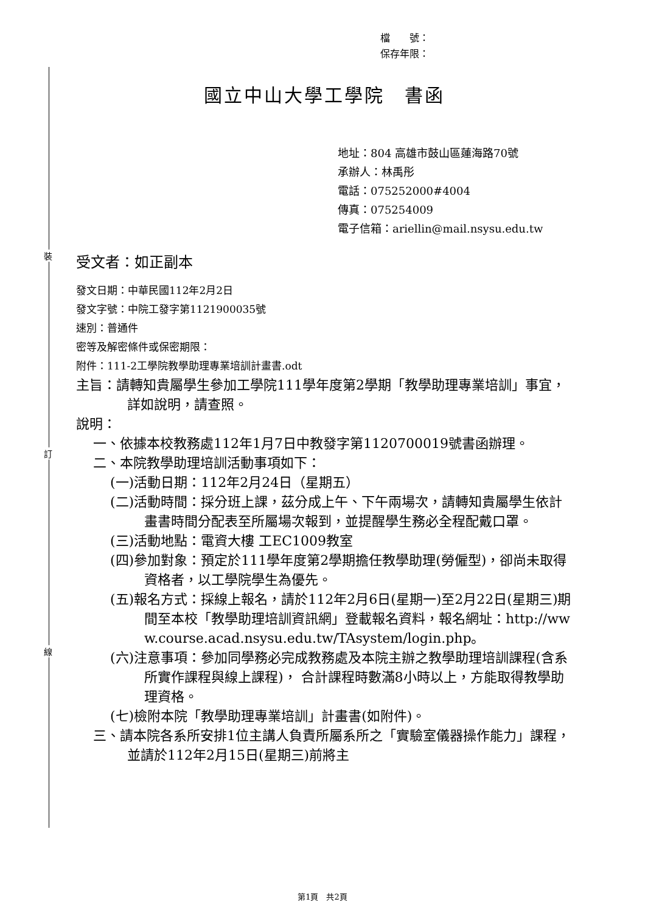裝
訂
線
檔　　號：
保存年限：
國立中山大學工學院　書函
地址：804 高雄市鼓山區蓮海路70號
承辦人：林禹彤
電話：075252000#4004
傳真：075254009
電子信箱：ariellin@mail.nsysu.edu.tw
受文者：如正副本
發文日期：中華民國112年2月2日
發文字號：中院工發字第1121900035號
速別：普通件
密等及解密條件或保密期限：
附件：111-2工學院教學助理專業培訓計畫書.odt
主旨：請轉知貴屬學生參加工學院111學年度第2學期「教學助理專業培訓」事宜，詳如說明，請查照。
說明：
一、依據本校教務處112年1月7日中教發字第1120700019號書函辦理。
二、本院教學助理培訓活動事項如下：
(一)活動日期：112年2月24日（星期五）
(二)活動時間：採分班上課，茲分成上午、下午兩場次，請轉知貴屬學生依計畫書時間分配表至所屬場次報到，並提醒學生務必全程配戴口罩。
(三)活動地點：電資大樓 工EC1009教室
(四)參加對象：預定於111學年度第2學期擔任教學助理(勞僱型)，卻尚未取得資格者，以工學院學生為優先。
(五)報名方式：採線上報名，請於112年2月6日(星期一)至2月22日(星期三)期間至本校「教學助理培訓資訊網」登載報名資料，報名網址：http://www.course.acad.nsysu.edu.tw/TAsystem/login.php。
(六)注意事項：參加同學務必完成教務處及本院主辦之教學助理培訓課程(含系所實作課程與線上課程)， 合計課程時數滿8小時以上，方能取得教學助理資格。
(七)檢附本院「教學助理專業培訓」計畫書(如附件)。
三、請本院各系所安排1位主講人負責所屬系所之「實驗室儀器操作能力」課程，並請於112年2月15日(星期三)前將主
第1頁　共2頁